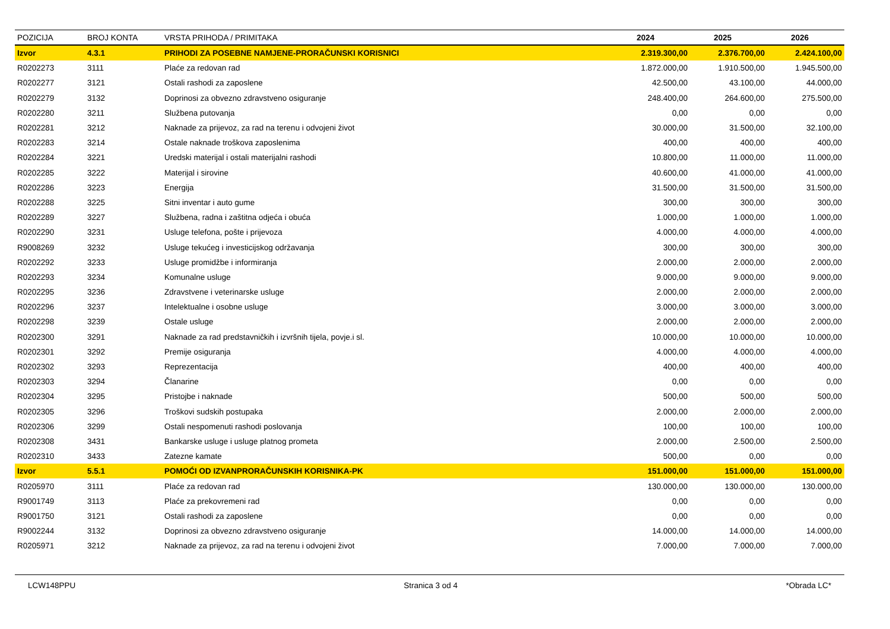| POZICIJA | BROJ KONTA | VRSTA PRIHODA / PRIMITAKA | 2024 | 2025 | 2026 |
| --- | --- | --- | --- | --- | --- |
| Izvor | 4.3.1 | PRIHODI ZA POSEBNE NAMJENE-PRORAČUNSKI KORISNICI | 2.319.300,00 | 2.376.700,00 | 2.424.100,00 |
| R0202273 | 3111 | Plaće za redovan rad | 1.872.000,00 | 1.910.500,00 | 1.945.500,00 |
| R0202277 | 3121 | Ostali rashodi za zaposlene | 42.500,00 | 43.100,00 | 44.000,00 |
| R0202279 | 3132 | Doprinosi za obvezno zdravstveno osiguranje | 248.400,00 | 264.600,00 | 275.500,00 |
| R0202280 | 3211 | Službena putovanja | 0,00 | 0,00 | 0,00 |
| R0202281 | 3212 | Naknade za prijevoz, za rad na terenu i odvojeni život | 30.000,00 | 31.500,00 | 32.100,00 |
| R0202283 | 3214 | Ostale naknade troškova zaposlenima | 400,00 | 400,00 | 400,00 |
| R0202284 | 3221 | Uredski materijal i ostali materijalni rashodi | 10.800,00 | 11.000,00 | 11.000,00 |
| R0202285 | 3222 | Materijal i sirovine | 40.600,00 | 41.000,00 | 41.000,00 |
| R0202286 | 3223 | Energija | 31.500,00 | 31.500,00 | 31.500,00 |
| R0202288 | 3225 | Sitni inventar i auto gume | 300,00 | 300,00 | 300,00 |
| R0202289 | 3227 | Službena, radna i zaštitna odjeća i obuća | 1.000,00 | 1.000,00 | 1.000,00 |
| R0202290 | 3231 | Usluge telefona, pošte i prijevoza | 4.000,00 | 4.000,00 | 4.000,00 |
| R9008269 | 3232 | Usluge tekućeg i investicijskog održavanja | 300,00 | 300,00 | 300,00 |
| R0202292 | 3233 | Usluge promidžbe i informiranja | 2.000,00 | 2.000,00 | 2.000,00 |
| R0202293 | 3234 | Komunalne usluge | 9.000,00 | 9.000,00 | 9.000,00 |
| R0202295 | 3236 | Zdravstvene i veterinarske usluge | 2.000,00 | 2.000,00 | 2.000,00 |
| R0202296 | 3237 | Intelektualne i osobne usluge | 3.000,00 | 3.000,00 | 3.000,00 |
| R0202298 | 3239 | Ostale usluge | 2.000,00 | 2.000,00 | 2.000,00 |
| R0202300 | 3291 | Naknade za rad predstavničkih i izvršnih tijela, povje.i sl. | 10.000,00 | 10.000,00 | 10.000,00 |
| R0202301 | 3292 | Premije osiguranja | 4.000,00 | 4.000,00 | 4.000,00 |
| R0202302 | 3293 | Reprezentacija | 400,00 | 400,00 | 400,00 |
| R0202303 | 3294 | Članarine | 0,00 | 0,00 | 0,00 |
| R0202304 | 3295 | Pristojbe i naknade | 500,00 | 500,00 | 500,00 |
| R0202305 | 3296 | Troškovi sudskih postupaka | 2.000,00 | 2.000,00 | 2.000,00 |
| R0202306 | 3299 | Ostali nespomenuti rashodi poslovanja | 100,00 | 100,00 | 100,00 |
| R0202308 | 3431 | Bankarske usluge i usluge platnog prometa | 2.000,00 | 2.500,00 | 2.500,00 |
| R0202310 | 3433 | Zatezne kamate | 500,00 | 0,00 | 0,00 |
| Izvor | 5.5.1 | POMOĆI OD IZVANPRORAČUNSKIH KORISNIKA-PK | 151.000,00 | 151.000,00 | 151.000,00 |
| R0205970 | 3111 | Plaće za redovan rad | 130.000,00 | 130.000,00 | 130.000,00 |
| R9001749 | 3113 | Plaće za prekovremeni rad | 0,00 | 0,00 | 0,00 |
| R9001750 | 3121 | Ostali rashodi za zaposlene | 0,00 | 0,00 | 0,00 |
| R9002244 | 3132 | Doprinosi za obvezno zdravstveno osiguranje | 14.000,00 | 14.000,00 | 14.000,00 |
| R0205971 | 3212 | Naknade za prijevoz, za rad na terenu i odvojeni život | 7.000,00 | 7.000,00 | 7.000,00 |
LCW148PPU Stranica 3 od 4 *Obrada LC*